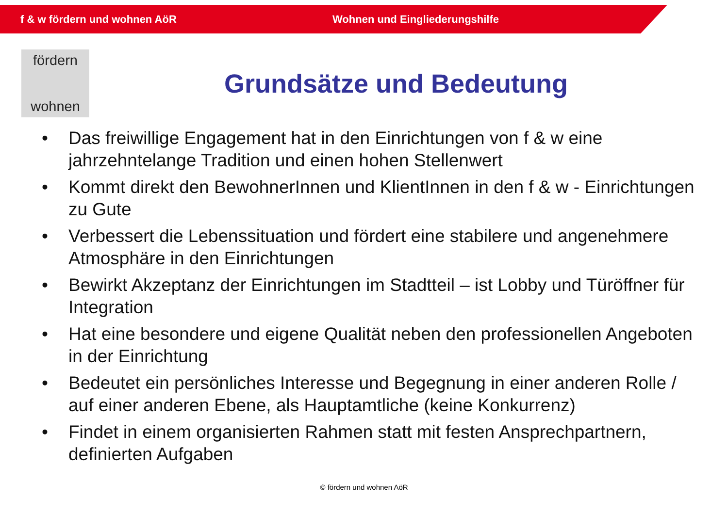f & w fördern und wohnen AöR Wohnen und Eingliederungshilfe
fördern
wohnen
Grundsätze und Bedeutung
• Das freiwillige Engagement hat in den Einrichtungen von f & w eine jahrzehntelange Tradition und einen hohen Stellenwert
• Kommt direkt den BewohnerInnen und KlientInnen in den f & w - Einrichtungen zu Gute
• Verbessert die Lebenssituation und fördert eine stabilere und angenehmere Atmosphäre in den Einrichtungen
• Bewirkt Akzeptanz der Einrichtungen im Stadtteil – ist Lobby und Türöffner für Integration
• Hat eine besondere und eigene Qualität neben den professionellen Angeboten in der Einrichtung
• Bedeutet ein persönliches Interesse und Begegnung in einer anderen Rolle / auf einer anderen Ebene, als Hauptamtliche (keine Konkurrenz)
• Findet in einem organisierten Rahmen statt mit festen Ansprechpartnern, definierten Aufgaben
© fördern und wohnen AöR